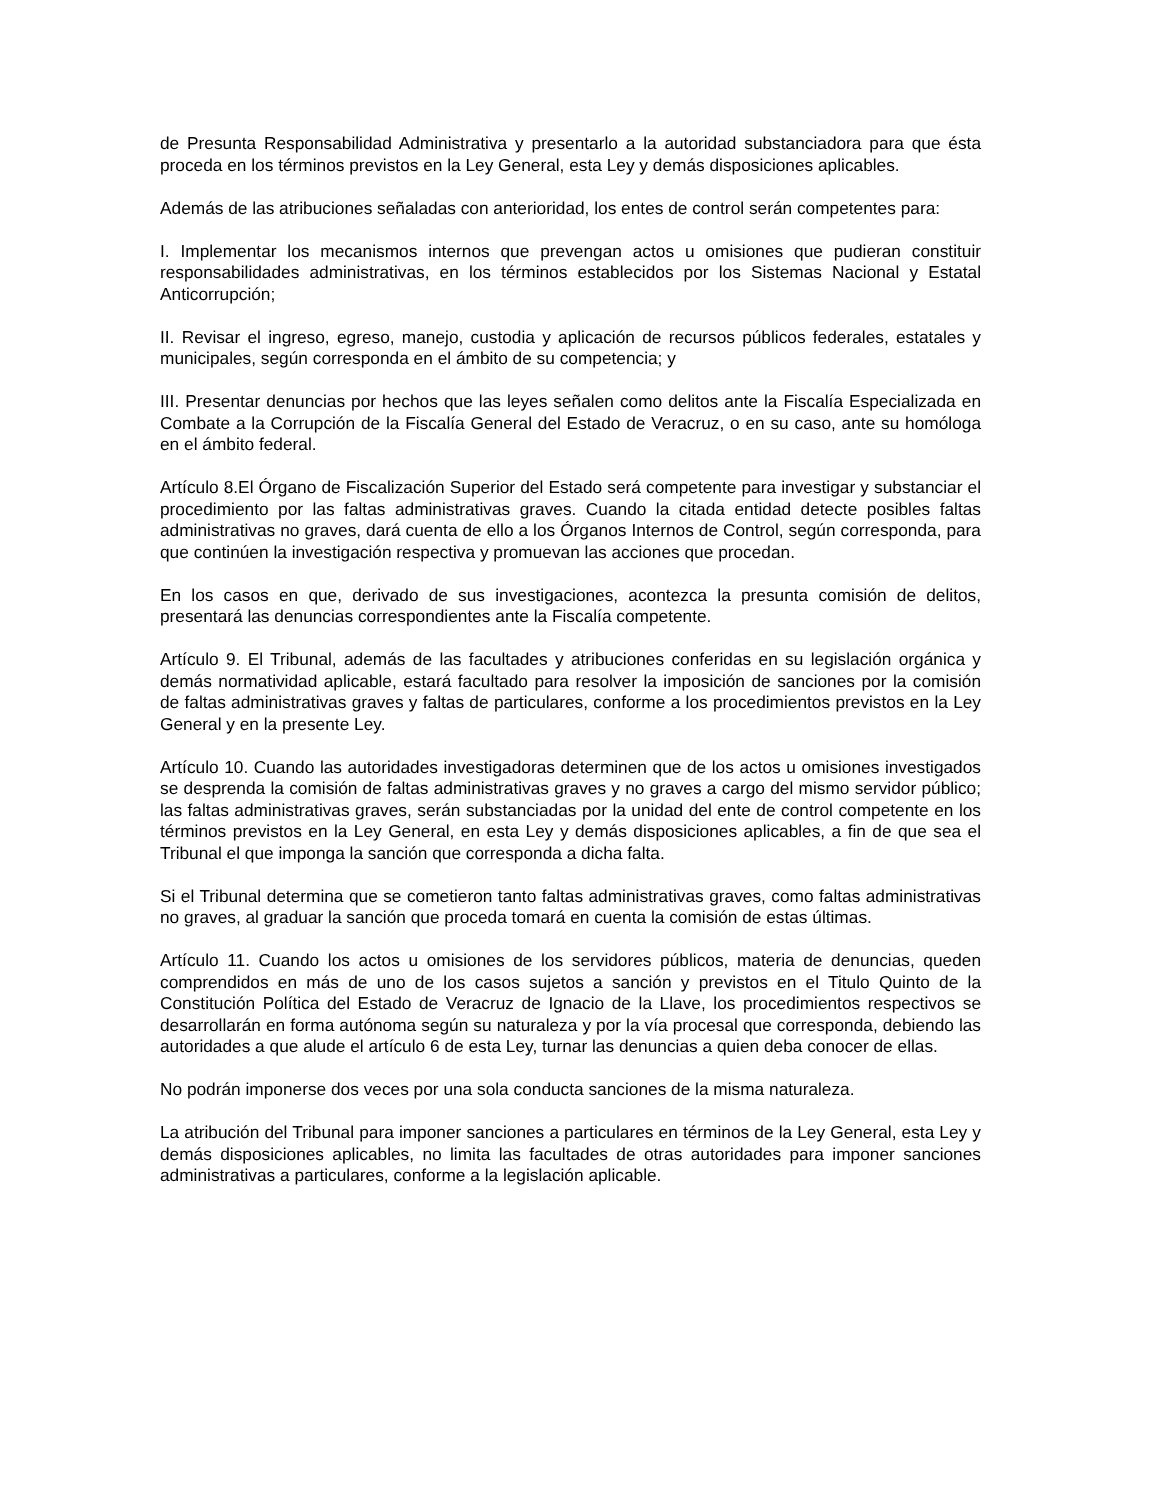de Presunta Responsabilidad Administrativa y presentarlo a la autoridad substanciadora para que ésta proceda en los términos previstos en la Ley General, esta Ley y demás disposiciones aplicables.
Además de las atribuciones señaladas con anterioridad, los entes de control serán competentes para:
I. Implementar los mecanismos internos que prevengan actos u omisiones que pudieran constituir responsabilidades administrativas, en los términos establecidos por los Sistemas Nacional y Estatal Anticorrupción;
II. Revisar el ingreso, egreso, manejo, custodia y aplicación de recursos públicos federales, estatales y municipales, según corresponda en el ámbito de su competencia; y
III. Presentar denuncias por hechos que las leyes señalen como delitos ante la Fiscalía Especializada en Combate a la Corrupción de la Fiscalía General del Estado de Veracruz, o en su caso, ante su homóloga en el ámbito federal.
Artículo 8.El Órgano de Fiscalización Superior del Estado será competente para investigar y substanciar el procedimiento por las faltas administrativas graves. Cuando la citada entidad detecte posibles faltas administrativas no graves, dará cuenta de ello a los Órganos Internos de Control, según corresponda, para que continúen la investigación respectiva y promuevan las acciones que procedan.
En los casos en que, derivado de sus investigaciones, acontezca la presunta comisión de delitos, presentará las denuncias correspondientes ante la Fiscalía competente.
Artículo 9. El Tribunal, además de las facultades y atribuciones conferidas en su legislación orgánica y demás normatividad aplicable, estará facultado para resolver la imposición de sanciones por la comisión de faltas administrativas graves y faltas de particulares, conforme a los procedimientos previstos en la Ley General y en la presente Ley.
Artículo 10. Cuando las autoridades investigadoras determinen que de los actos u omisiones investigados se desprenda la comisión de faltas administrativas graves y no graves a cargo del mismo servidor público; las faltas administrativas graves, serán substanciadas por la unidad del ente de control competente en los términos previstos en la Ley General, en esta Ley y demás disposiciones aplicables, a fin de que sea el Tribunal el que imponga la sanción que corresponda a dicha falta.
Si el Tribunal determina que se cometieron tanto faltas administrativas graves, como faltas administrativas no graves, al graduar la sanción que proceda tomará en cuenta la comisión de estas últimas.
Artículo 11. Cuando los actos u omisiones de los servidores públicos, materia de denuncias, queden comprendidos en más de uno de los casos sujetos a sanción y previstos en el Titulo Quinto de la Constitución Política del Estado de Veracruz de Ignacio de la Llave, los procedimientos respectivos se desarrollarán en forma autónoma según su naturaleza y por la vía procesal que corresponda, debiendo las autoridades a que alude el artículo 6 de esta Ley, turnar las denuncias a quien deba conocer de ellas.
No podrán imponerse dos veces por una sola conducta sanciones de la misma naturaleza.
La atribución del Tribunal para imponer sanciones a particulares en términos de la Ley General, esta Ley y demás disposiciones aplicables, no limita las facultades de otras autoridades para imponer sanciones administrativas a particulares, conforme a la legislación aplicable.